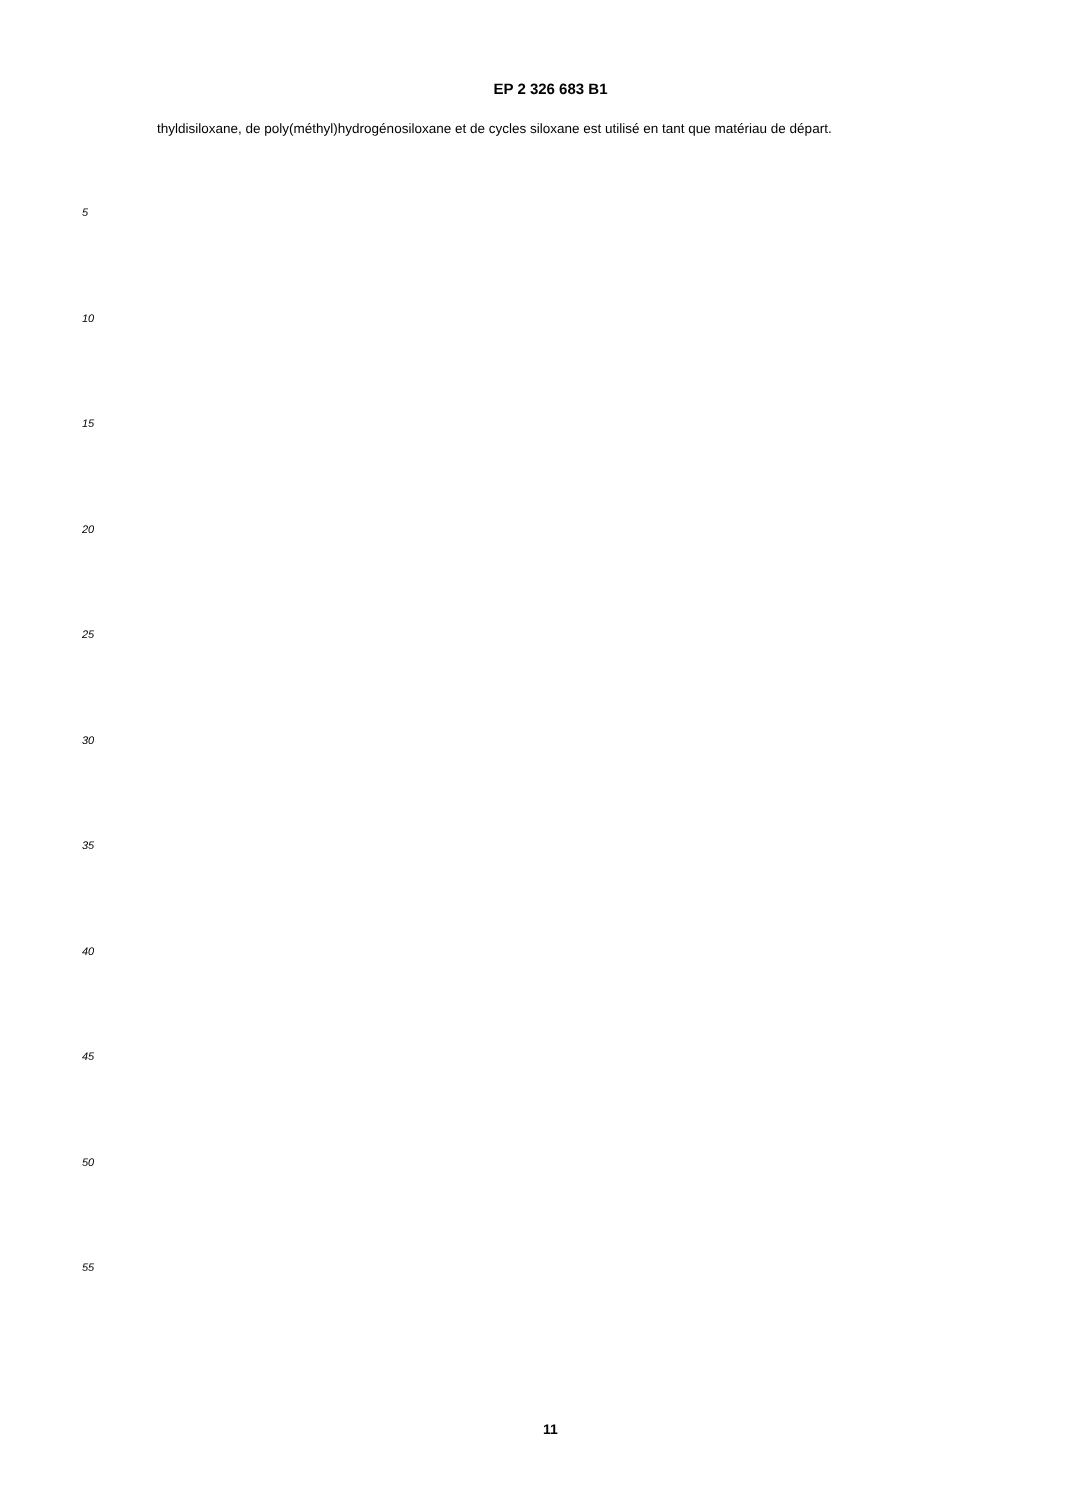EP 2 326 683 B1
thyldisiloxane, de poly(méthyl)hydrogénosiloxane et de cycles siloxane est utilisé en tant que matériau de départ.
5
10
15
20
25
30
35
40
45
50
55
11